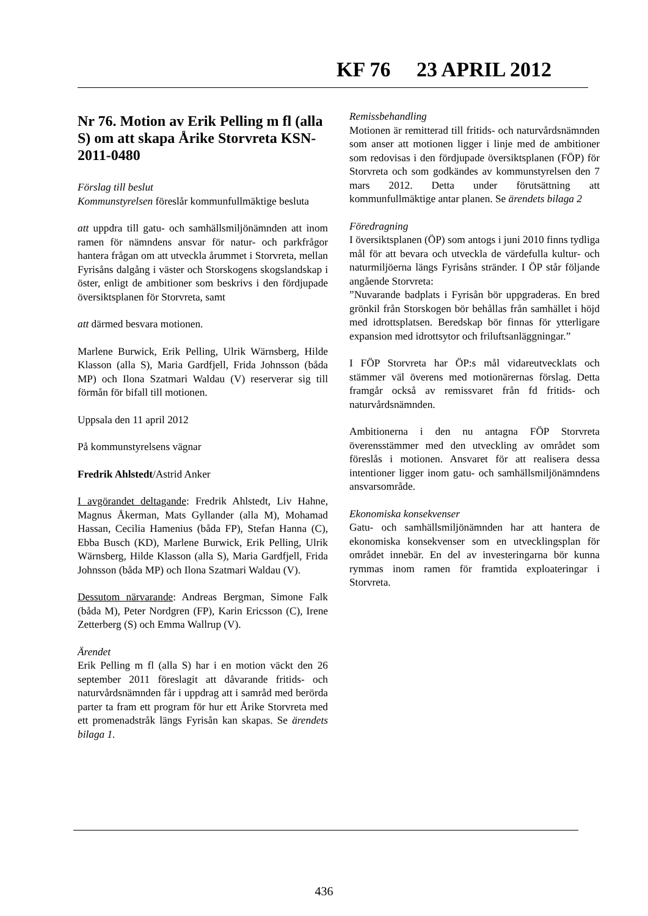KF 76 23 APRIL 2012
Nr 76. Motion av Erik Pelling m fl (alla S) om att skapa Årike Storvreta KSN-2011-0480
Förslag till beslut
Kommunstyrelsen föreslår kommunfullmäktige besluta
att uppdra till gatu- och samhällsmiljönämnden att inom ramen för nämndens ansvar för natur- och parkfrågor hantera frågan om att utveckla årummet i Storvreta, mellan Fyrisåns dalgång i väster och Storskogens skogslandskap i öster, enligt de ambitioner som beskrivs i den fördjupade översiktsplanen för Storvreta, samt
att därmed besvara motionen.
Marlene Burwick, Erik Pelling, Ulrik Wärnsberg, Hilde Klasson (alla S), Maria Gardfjell, Frida Johnsson (båda MP) och Ilona Szatmari Waldau (V) reserverar sig till förmån för bifall till motionen.
Uppsala den 11 april 2012
På kommunstyrelsens vägnar
Fredrik Ahlstedt/Astrid Anker
I avgörandet deltagande: Fredrik Ahlstedt, Liv Hahne, Magnus Åkerman, Mats Gyllander (alla M), Mohamad Hassan, Cecilia Hamenius (båda FP), Stefan Hanna (C), Ebba Busch (KD), Marlene Burwick, Erik Pelling, Ulrik Wärnsberg, Hilde Klasson (alla S), Maria Gardfjell, Frida Johnsson (båda MP) och Ilona Szatmari Waldau (V).
Dessutom närvarande: Andreas Bergman, Simone Falk (båda M), Peter Nordgren (FP), Karin Ericsson (C), Irene Zetterberg (S) och Emma Wallrup (V).
Ärendet
Erik Pelling m fl (alla S) har i en motion väckt den 26 september 2011 föreslagit att dåvarande fritids- och naturvårdsnämnden får i uppdrag att i samråd med berörda parter ta fram ett program för hur ett Årike Storvreta med ett promenadstråk längs Fyrisån kan skapas. Se ärendets bilaga 1.
Remissbehandling
Motionen är remitterad till fritids- och naturvårdsnämnden som anser att motionen ligger i linje med de ambitioner som redovisas i den fördjupade översiktsplanen (FÖP) för Storvreta och som godkändes av kommunstyrelsen den 7 mars 2012. Detta under förutsättning att kommunfullmäktige antar planen. Se ärendets bilaga 2
Föredragning
I översiktsplanen (ÖP) som antogs i juni 2010 finns tydliga mål för att bevara och utveckla de värdefulla kultur- och naturmiljöerna längs Fyrisåns stränder. I ÖP står följande angående Storvreta:
”Nuvarande badplats i Fyrisån bör uppgraderas. En bred grönkil från Storskogen bör behållas från samhället i höjd med idrottsplatsen. Beredskap bör finnas för ytterligare expansion med idrottsytor och friluftsanläggningar.”
I FÖP Storvreta har ÖP:s mål vidareutvecklats och stämmer väl överens med motionärernas förslag. Detta framgår också av remissvaret från fd fritids- och naturvårdsnämnden.
Ambitionerna i den nu antagna FÖP Storvreta överensstämmer med den utveckling av området som föreslås i motionen. Ansvaret för att realisera dessa intentioner ligger inom gatu- och samhällsmiljönämndens ansvarsområde.
Ekonomiska konsekvenser
Gatu- och samhällsmiljönämnden har att hantera de ekonomiska konsekvenser som en utvecklingsplan för området innebär. En del av investeringarna bör kunna rymmas inom ramen för framtida exploateringar i Storvreta.
436